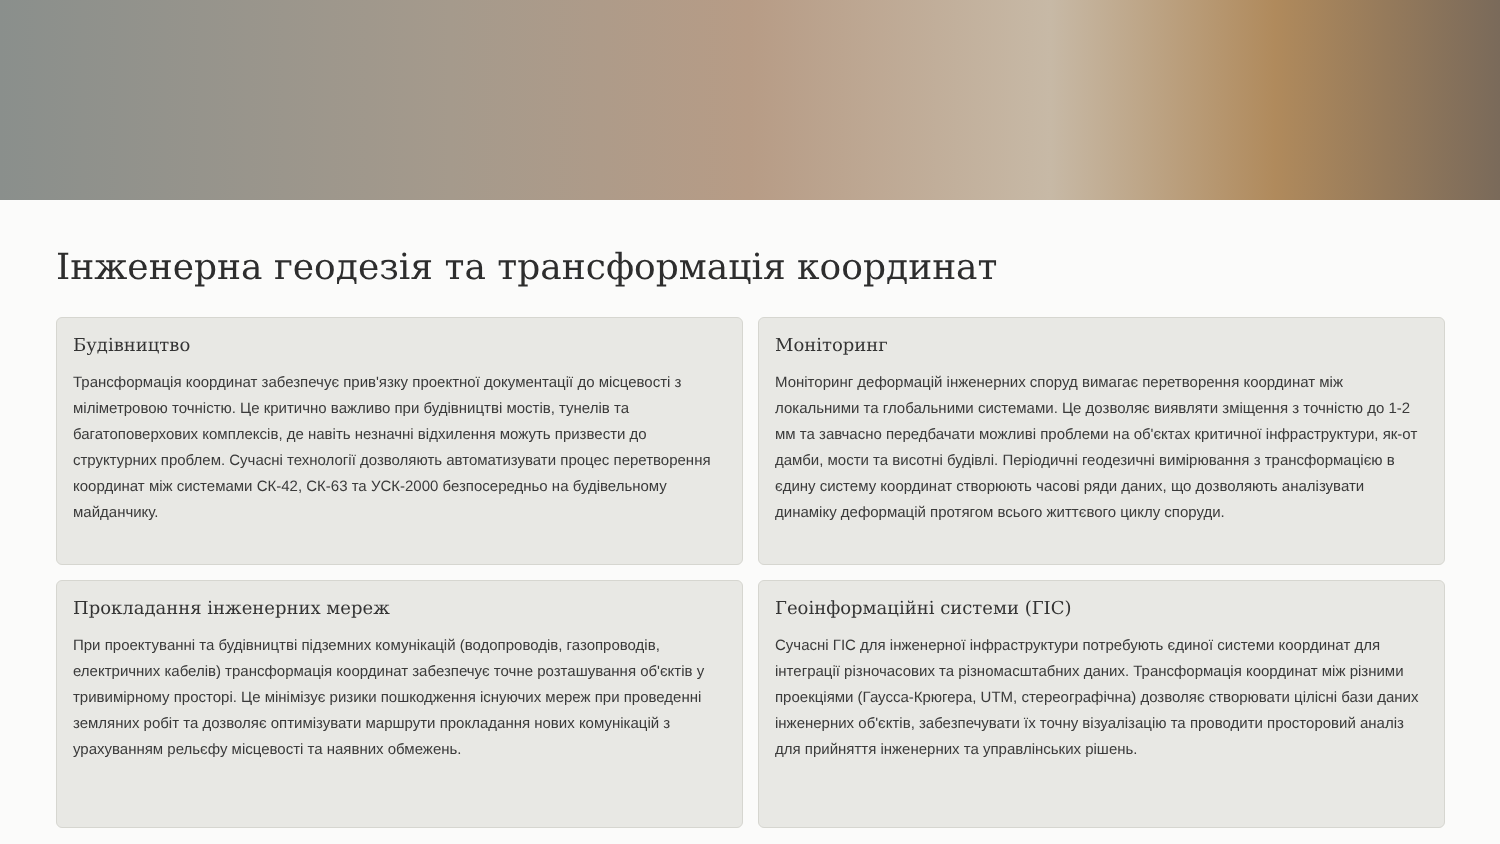Інженерна геодезія та трансформація координат
Будівництво
Трансформація координат забезпечує прив'язку проектної документації до місцевості з міліметровою точністю. Це критично важливо при будівництві мостів, тунелів та багатоповерхових комплексів, де навіть незначні відхилення можуть призвести до структурних проблем. Сучасні технології дозволяють автоматизувати процес перетворення координат між системами СК-42, СК-63 та УСК-2000 безпосередньо на будівельному майданчику.
Моніторинг
Моніторинг деформацій інженерних споруд вимагає перетворення координат між локальними та глобальними системами. Це дозволяє виявляти зміщення з точністю до 1-2 мм та завчасно передбачати можливі проблеми на об'єктах критичної інфраструктури, як-от дамби, мости та висотні будівлі. Періодичні геодезичні вимірювання з трансформацією в єдину систему координат створюють часові ряди даних, що дозволяють аналізувати динаміку деформацій протягом всього життєвого циклу споруди.
Прокладання інженерних мереж
При проектуванні та будівництві підземних комунікацій (водопроводів, газопроводів, електричних кабелів) трансформація координат забезпечує точне розташування об'єктів у тривимірному просторі. Це мінімізує ризики пошкодження існуючих мереж при проведенні земляних робіт та дозволяє оптимізувати маршрути прокладання нових комунікацій з урахуванням рельєфу місцевості та наявних обмежень.
Геоінформаційні системи (ГІС)
Сучасні ГІС для інженерної інфраструктури потребують єдиної системи координат для інтеграції різночасових та різномасштабних даних. Трансформація координат між різними проекціями (Гаусса-Крюгера, UTM, стереографічна) дозволяє створювати цілісні бази даних інженерних об'єктів, забезпечувати їх точну візуалізацію та проводити просторовий аналіз для прийняття інженерних та управлінських рішень.